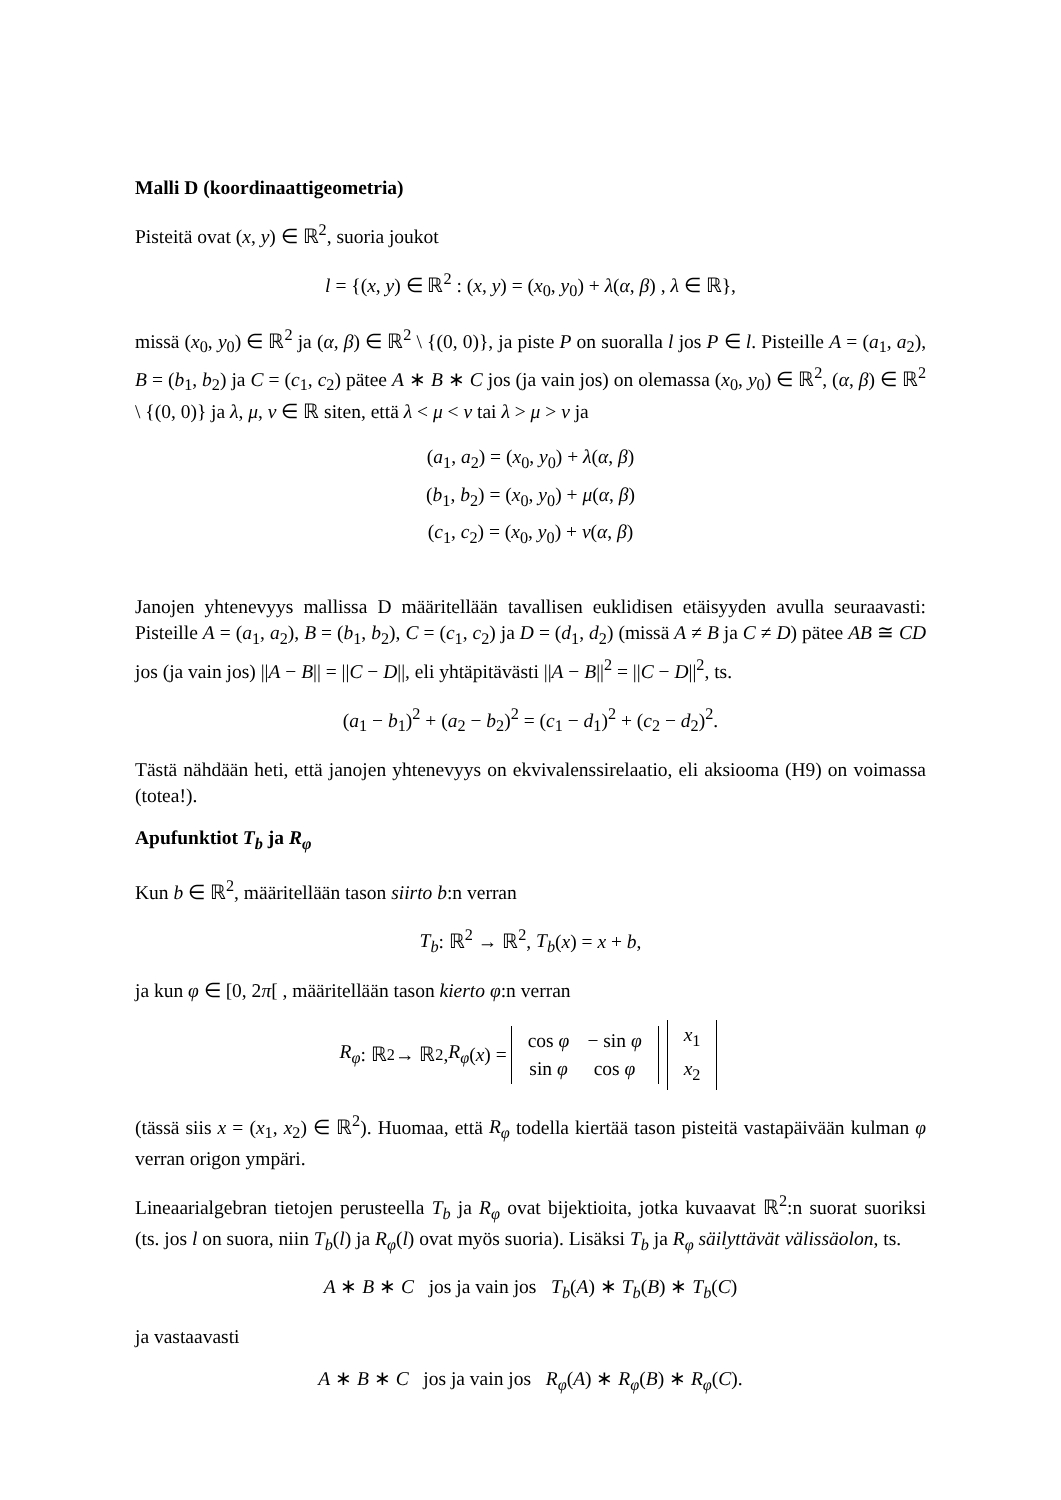Malli D (koordinaattigeometria)
Pisteitä ovat (x, y) ∈ ℝ<sup>2</sup>, suoria joukot
l = {(x, y) ∈ ℝ<sup>2</sup> : (x, y) = (x<sub>0</sub>, y<sub>0</sub>) + λ(α, β) , λ ∈ ℝ},
missä (x<sub>0</sub>, y<sub>0</sub>) ∈ ℝ<sup>2</sup> ja (α, β) ∈ ℝ<sup>2</sup> \ {(0, 0)}, ja piste P on suoralla l jos P ∈ l. Pisteille A = (a<sub>1</sub>, a<sub>2</sub>), B = (b<sub>1</sub>, b<sub>2</sub>) ja C = (c<sub>1</sub>, c<sub>2</sub>) pätee A ∗ B ∗ C jos (ja vain jos) on olemassa (x<sub>0</sub>, y<sub>0</sub>) ∈ ℝ<sup>2</sup>, (α, β) ∈ ℝ<sup>2</sup> \ {(0, 0)} ja λ, μ, ν ∈ ℝ siten, että λ < μ < ν tai λ > μ > ν ja
(a<sub>1</sub>, a<sub>2</sub>) = (x<sub>0</sub>, y<sub>0</sub>) + λ(α, β)
(b<sub>1</sub>, b<sub>2</sub>) = (x<sub>0</sub>, y<sub>0</sub>) + μ(α, β)
(c<sub>1</sub>, c<sub>2</sub>) = (x<sub>0</sub>, y<sub>0</sub>) + ν(α, β)
Janojen yhtenevyys mallissa D määritellään tavallisen euklidisen etäisyyden avulla seuraavasti: Pisteille A = (a<sub>1</sub>, a<sub>2</sub>), B = (b<sub>1</sub>, b<sub>2</sub>), C = (c<sub>1</sub>, c<sub>2</sub>) ja D = (d<sub>1</sub>, d<sub>2</sub>) (missä A ≠ B ja C ≠ D) pätee AB ≅ CD jos (ja vain jos) ||A − B|| = ||C − D||, eli yhtäpitävästi ||A − B||<sup>2</sup> = ||C − D||<sup>2</sup>, ts.
(a<sub>1</sub> − b<sub>1</sub>)<sup>2</sup> + (a<sub>2</sub> − b<sub>2</sub>)<sup>2</sup> = (c<sub>1</sub> − d<sub>1</sub>)<sup>2</sup> + (c<sub>2</sub> − d<sub>2</sub>)<sup>2</sup>.
Tästä nähdään heti, että janojen yhtenevyys on ekvivalenssirelaatio, eli aksiooma (H9) on voimassa (totea!).
Apufunktiot T<sub>b</sub> ja R<sub>φ</sub>
Kun b ∈ ℝ<sup>2</sup>, määritellään tason siirto b:n verran
T<sub>b</sub>: ℝ<sup>2</sup> → ℝ<sup>2</sup>, T<sub>b</sub>(x) = x + b,
ja kun φ ∈ [0, 2π[ , määritellään tason kierto φ:n verran
R<sub>φ</sub>: ℝ<sup>2</sup> → ℝ<sup>2</sup>, R<sub>φ</sub> (x) =
| cos φ | − sin φ |
| sin φ | cos φ |
| x<sub>1</sub> |
| x<sub>2</sub> |
(tässä siis x = (x<sub>1</sub>, x<sub>2</sub>) ∈ ℝ<sup>2</sup>). Huomaa, että R<sub>φ</sub> todella kiertää tason pisteitä vastapäivään kulman φ verran origon ympäri.
Lineaarialgebran tietojen perusteella T<sub>b</sub> ja R<sub>φ</sub> ovat bijektioita, jotka kuvaavat ℝ<sup>2</sup>:n suorat suoriksi (ts. jos l on suora, niin T<sub>b</sub>(l) ja R<sub>φ</sub>(l) ovat myös suoria). Lisäksi T<sub>b</sub> ja R<sub>φ</sub> säilyttävät välissäolon, ts.
A ∗ B ∗ C jos ja vain jos T<sub>b</sub>(A) ∗ T<sub>b</sub>(B) ∗ T<sub>b</sub>(C)
ja vastaavasti
A ∗ B ∗ C jos ja vain jos R<sub>φ</sub>(A) ∗ R<sub>φ</sub>(B) ∗ R<sub>φ</sub>(C).